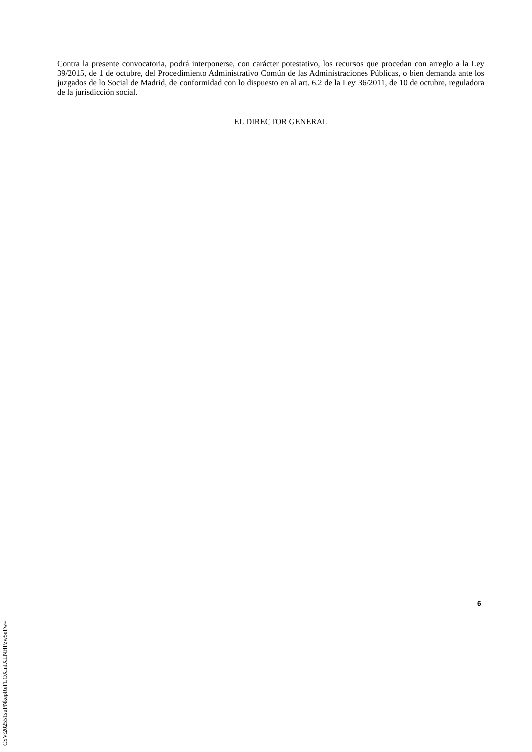Contra la presente convocatoria, podrá interponerse, con carácter potestativo, los recursos que procedan con arreglo a la Ley 39/2015, de 1 de octubre, del Procedimiento Administrativo Común de las Administraciones Públicas, o bien demanda ante los juzgados de lo Social de Madrid, de conformidad con lo dispuesto en al art. 6.2 de la Ley 36/2011, de 10 de octubre, reguladora de la jurisdicción social.
EL DIRECTOR GENERAL
6
CSV:202551suPNkepReFLOXinIXLNHPzw5eFw=